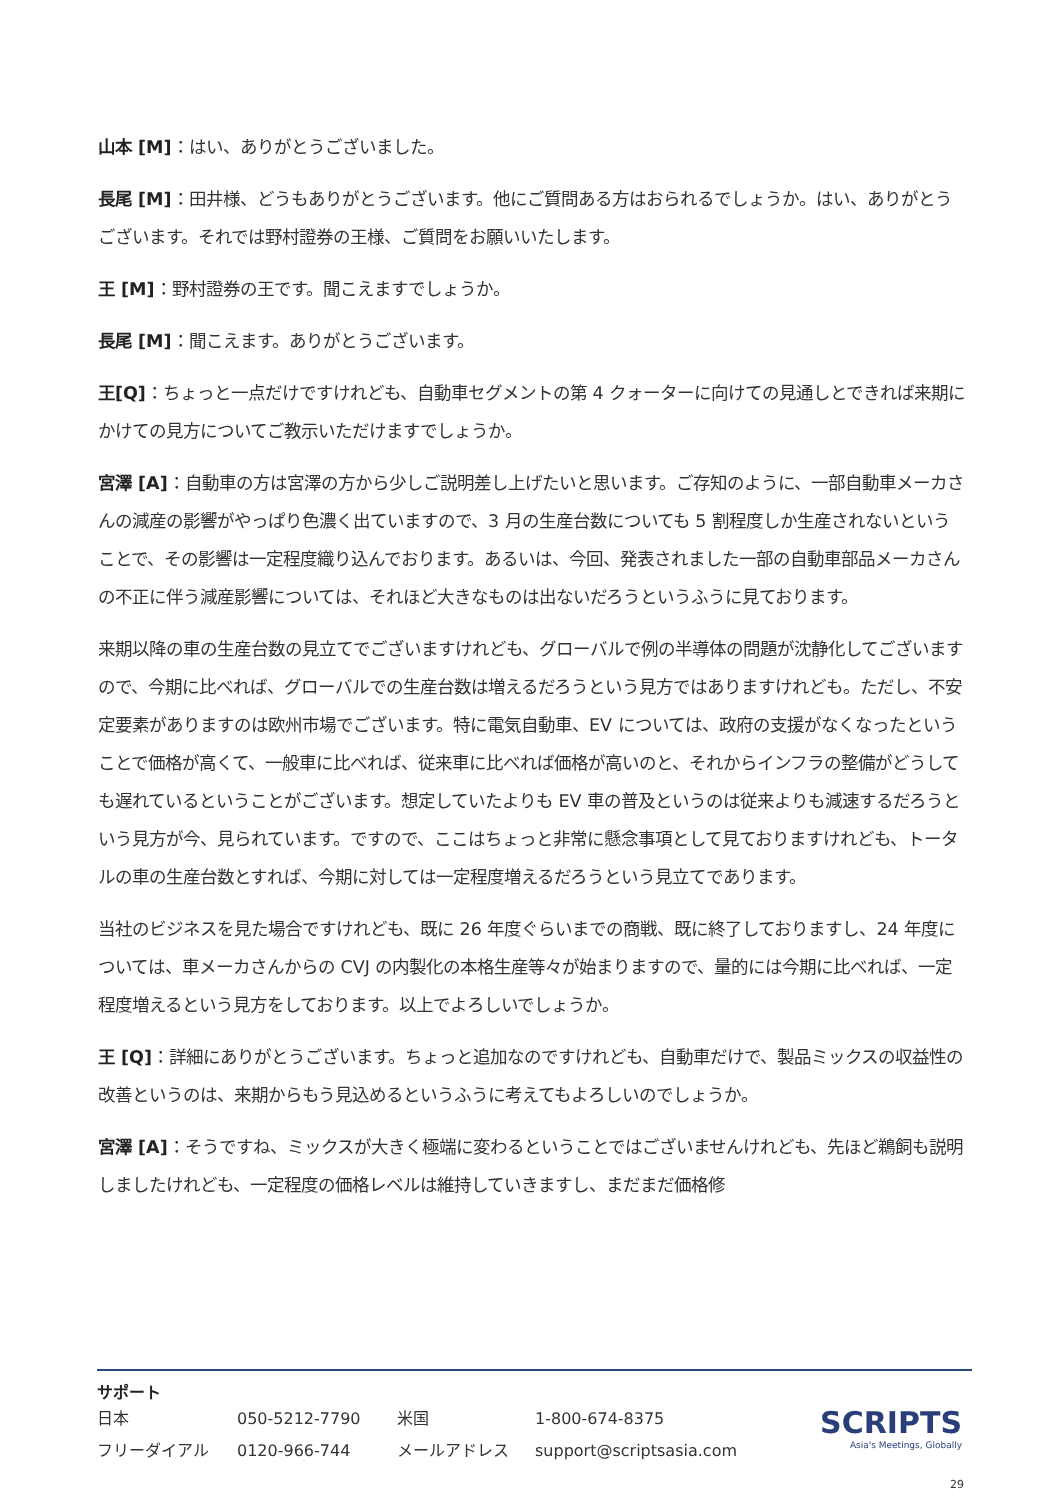山本 [M]：はい、ありがとうございました。
長尾 [M]：田井様、どうもありがとうございます。他にご質問ある方はおられるでしょうか。はい、ありがとうございます。それでは野村證券の王様、ご質問をお願いいたします。
王 [M]：野村證券の王です。聞こえますでしょうか。
長尾 [M]：聞こえます。ありがとうございます。
王[Q]：ちょっと一点だけですけれども、自動車セグメントの第 4 クォーターに向けての見通しとできれば来期にかけての見方についてご教示いただけますでしょうか。
宮澤 [A]：自動車の方は宮澤の方から少しご説明差し上げたいと思います。ご存知のように、一部自動車メーカさんの減産の影響がやっぱり色濃く出ていますので、3 月の生産台数についても 5 割程度しか生産されないということで、その影響は一定程度織り込んでおります。あるいは、今回、発表されました一部の自動車部品メーカさんの不正に伴う減産影響については、それほど大きなものは出ないだろうというふうに見ております。
来期以降の車の生産台数の見立てでございますけれども、グローバルで例の半導体の問題が沈静化してございますので、今期に比べれば、グローバルでの生産台数は増えるだろうという見方ではありますけれども。ただし、不安定要素がありますのは欧州市場でございます。特に電気自動車、EV については、政府の支援がなくなったということで価格が高くて、一般車に比べれば、従来車に比べれば価格が高いのと、それからインフラの整備がどうしても遅れているということがございます。想定していたよりも EV 車の普及というのは従来よりも減速するだろうという見方が今、見られています。ですので、ここはちょっと非常に懸念事項として見ておりますけれども、トータルの車の生産台数とすれば、今期に対しては一定程度増えるだろうという見立てであります。
当社のビジネスを見た場合ですけれども、既に 26 年度ぐらいまでの商戦、既に終了しておりますし、24 年度については、車メーカさんからの CVJ の内製化の本格生産等々が始まりますので、量的には今期に比べれば、一定程度増えるという見方をしております。以上でよろしいでしょうか。
王 [Q]：詳細にありがとうございます。ちょっと追加なのですけれども、自動車だけで、製品ミックスの収益性の改善というのは、来期からもう見込めるというふうに考えてもよろしいのでしょうか。
宮澤 [A]：そうですね、ミックスが大きく極端に変わるということではございませんけれども、先ほど鵜飼も説明しましたけれども、一定程度の価格レベルは維持していきますし、まだまだ価格修
サポート
| 日本 | 050-5212-7790 | 米国 | 1-800-674-8375 |
| フリーダイアル | 0120-966-744 | メールアドレス | support@scriptsasia.com |
SCRIPTS
Asia's Meetings, Globally
29